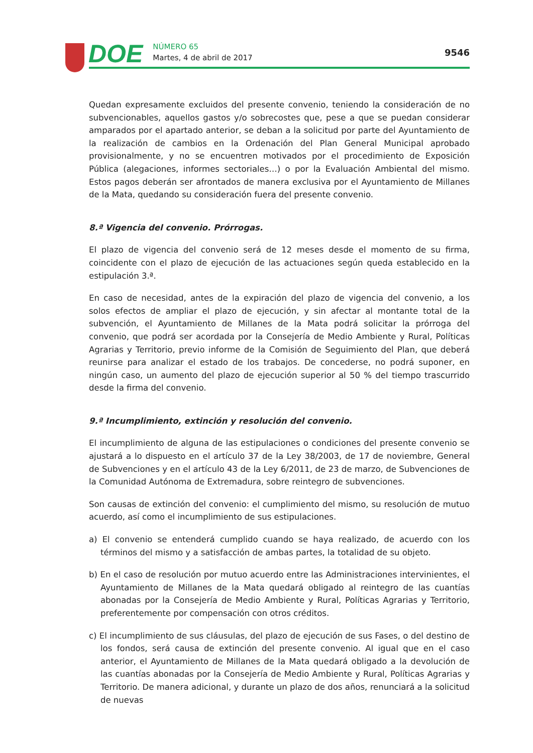DOE
NÚMERO 65
Martes, 4 de abril de 2017
9546
Quedan expresamente excluidos del presente convenio, teniendo la consideración de no subvencionables, aquellos gastos y/o sobrecostes que, pese a que se puedan considerar amparados por el apartado anterior, se deban a la solicitud por parte del Ayuntamiento de la realización de cambios en la Ordenación del Plan General Municipal aprobado provisionalmente, y no se encuentren motivados por el procedimiento de Exposición Pública (alegaciones, informes sectoriales…) o por la Evaluación Ambiental del mismo. Estos pagos deberán ser afrontados de manera exclusiva por el Ayuntamiento de Millanes de la Mata, quedando su consideración fuera del presente convenio.
8.ª Vigencia del convenio. Prórrogas.
El plazo de vigencia del convenio será de 12 meses desde el momento de su firma, coincidente con el plazo de ejecución de las actuaciones según queda establecido en la estipulación 3.ª.
En caso de necesidad, antes de la expiración del plazo de vigencia del convenio, a los solos efectos de ampliar el plazo de ejecución, y sin afectar al montante total de la subvención, el Ayuntamiento de Millanes de la Mata podrá solicitar la prórroga del convenio, que podrá ser acordada por la Consejería de Medio Ambiente y Rural, Políticas Agrarias y Territorio, previo informe de la Comisión de Seguimiento del Plan, que deberá reunirse para analizar el estado de los trabajos. De concederse, no podrá suponer, en ningún caso, un aumento del plazo de ejecución superior al 50 % del tiempo trascurrido desde la firma del convenio.
9.ª Incumplimiento, extinción y resolución del convenio.
El incumplimiento de alguna de las estipulaciones o condiciones del presente convenio se ajustará a lo dispuesto en el artículo 37 de la Ley 38/2003, de 17 de noviembre, General de Subvenciones y en el artículo 43 de la Ley 6/2011, de 23 de marzo, de Subvenciones de la Comunidad Autónoma de Extremadura, sobre reintegro de subvenciones.
Son causas de extinción del convenio: el cumplimiento del mismo, su resolución de mutuo acuerdo, así como el incumplimiento de sus estipulaciones.
a) El convenio se entenderá cumplido cuando se haya realizado, de acuerdo con los términos del mismo y a satisfacción de ambas partes, la totalidad de su objeto.
b) En el caso de resolución por mutuo acuerdo entre las Administraciones intervinientes, el Ayuntamiento de Millanes de la Mata quedará obligado al reintegro de las cuantías abonadas por la Consejería de Medio Ambiente y Rural, Políticas Agrarias y Territorio, preferentemente por compensación con otros créditos.
c) El incumplimiento de sus cláusulas, del plazo de ejecución de sus Fases, o del destino de los fondos, será causa de extinción del presente convenio. Al igual que en el caso anterior, el Ayuntamiento de Millanes de la Mata quedará obligado a la devolución de las cuantías abonadas por la Consejería de Medio Ambiente y Rural, Políticas Agrarias y Territorio. De manera adicional, y durante un plazo de dos años, renunciará a la solicitud de nuevas